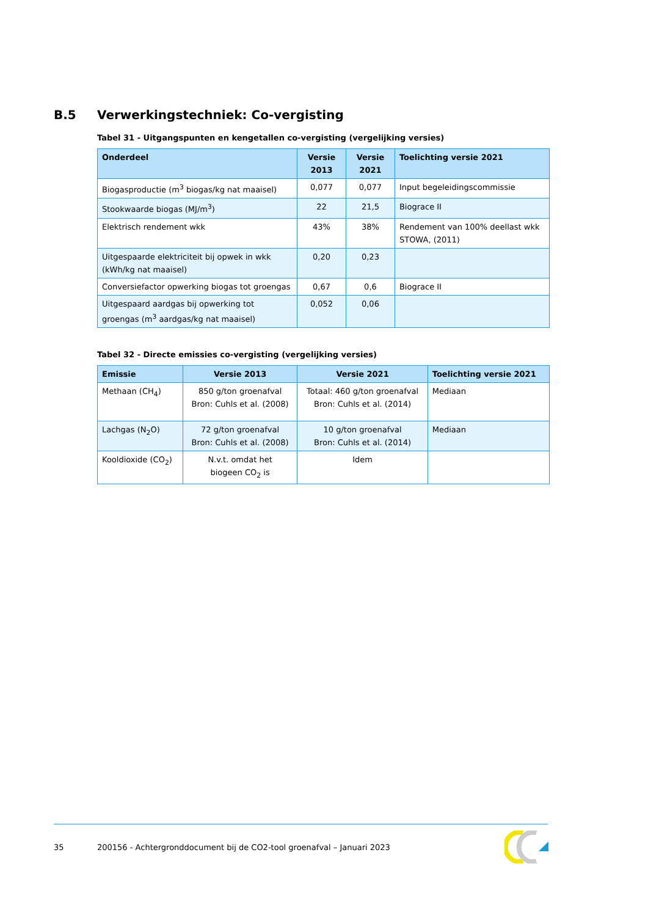B.5 Verwerkingstechniek: Co-vergisting
Tabel 31 - Uitgangspunten en kengetallen co-vergisting (vergelijking versies)
| Onderdeel | Versie 2013 | Versie 2021 | Toelichting versie 2021 |
| --- | --- | --- | --- |
| Biogasproductie (m<sup>3</sup> biogas/kg nat maaisel) | 0,077 | 0,077 | Input begeleidingscommissie |
| Stookwaarde biogas (MJ/m<sup>3</sup>) | 22 | 21,5 | Biograce II |
| Elektrisch rendement wkk | 43% | 38% | Rendement van 100% deellast wkk STOWA, (2011) |
| Uitgespaarde elektriciteit bij opwek in wkk (kWh/kg nat maaisel) | 0,20 | 0,23 | |
| Conversiefactor opwerking biogas tot groengas | 0,67 | 0,6 | Biograce II |
| Uitgespaard aardgas bij opwerking tot groengas (m<sup>3</sup> aardgas/kg nat maaisel) | 0,052 | 0,06 | |
Tabel 32 - Directe emissies co-vergisting (vergelijking versies)
| Emissie | Versie 2013 | Versie 2021 | Toelichting versie 2021 |
| --- | --- | --- | --- |
| Methaan (CH<sub>4</sub>) | 850 g/ton groenafval Bron: Cuhls et al. (2008) | Totaal: 460 g/ton groenafval Bron: Cuhls et al. (2014) | Mediaan |
| Lachgas (N<sub>2</sub>O) | 72 g/ton groenafval Bron: Cuhls et al. (2008) | 10 g/ton groenafval Bron: Cuhls et al. (2014) | Mediaan |
| Kooldioxide (CO<sub>2</sub>) | N.v.t. omdat het biogeen CO<sub>2</sub> is | Idem | |
35 200156 - Achtergronddocument bij de CO2-tool groenafval – Januari 2023